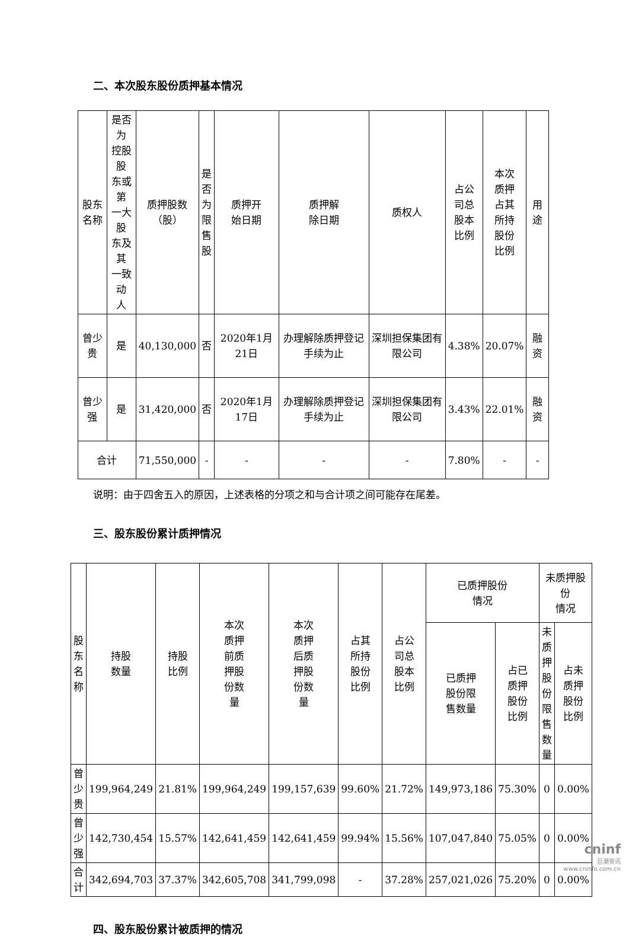二、本次股东股份质押基本情况
| 股东 名称 | 是否为 控股股 东或第 一大股 东及其 一致动 人 | 质押股数 （股） | 是 否 为 限 售 股 | 质押开 始日期 | 质押解 除日期 | 质权人 | 占公 司总 股本 比例 | 本次 质押 占其 所持 股份 比例 | 用 途 |
| --- | --- | --- | --- | --- | --- | --- | --- | --- | --- |
| 曾少贵 | 是 | 40,130,000 | 否 | 2020年1月21日 | 办理解除质押登记手续为止 | 深圳担保集团有限公司 | 4.38% | 20.07% | 融资 |
| 曾少强 | 是 | 31,420,000 | 否 | 2020年1月17日 | 办理解除质押登记手续为止 | 深圳担保集团有限公司 | 3.43% | 22.01% | 融资 |
| 合计 | | 71,550,000 | - | - | - | - | 7.80% | - | - |
说明：由于四舍五入的原因，上述表格的分项之和与合计项之间可能存在尾差。
三、股东股份累计质押情况
| 股东名 称 | 持股 数量 | 持股 比例 | 本次 质押 前质 押股 份数 量 | 本次 质押 后质 押股 份数 量 | 占其 所持 股份 比例 | 占公 司总 股本 比例 | 已质押股份 情况 | | 未质押股份 情况 | |
| --- | --- | --- | --- | --- | --- | --- | --- | --- | --- | --- |
| | | | | | | | 已质押 股份限 售数量 | 占已 质押 股份 比例 | 未质 押股 份限 售数 量 | 占未 质押 股份 比例 |
| 曾少贵 | 199,964,249 | 21.81% | 199,964,249 | 199,157,639 | 99.60% | 21.72% | 149,973,186 | 75.30% | 0 | 0.00% |
| 曾少强 | 142,730,454 | 15.57% | 142,641,459 | 142,641,459 | 99.94% | 15.56% | 107,047,840 | 75.05% | 0 | 0.00% |
| 合计 | 342,694,703 | 37.37% | 342,605,708 | 341,799,098 | - | 37.28% | 257,021,026 | 75.20% | 0 | 0.00% |
四、股东股份累计被质押的情况
cninf
巨潮资讯
www.cninfo.com.cn